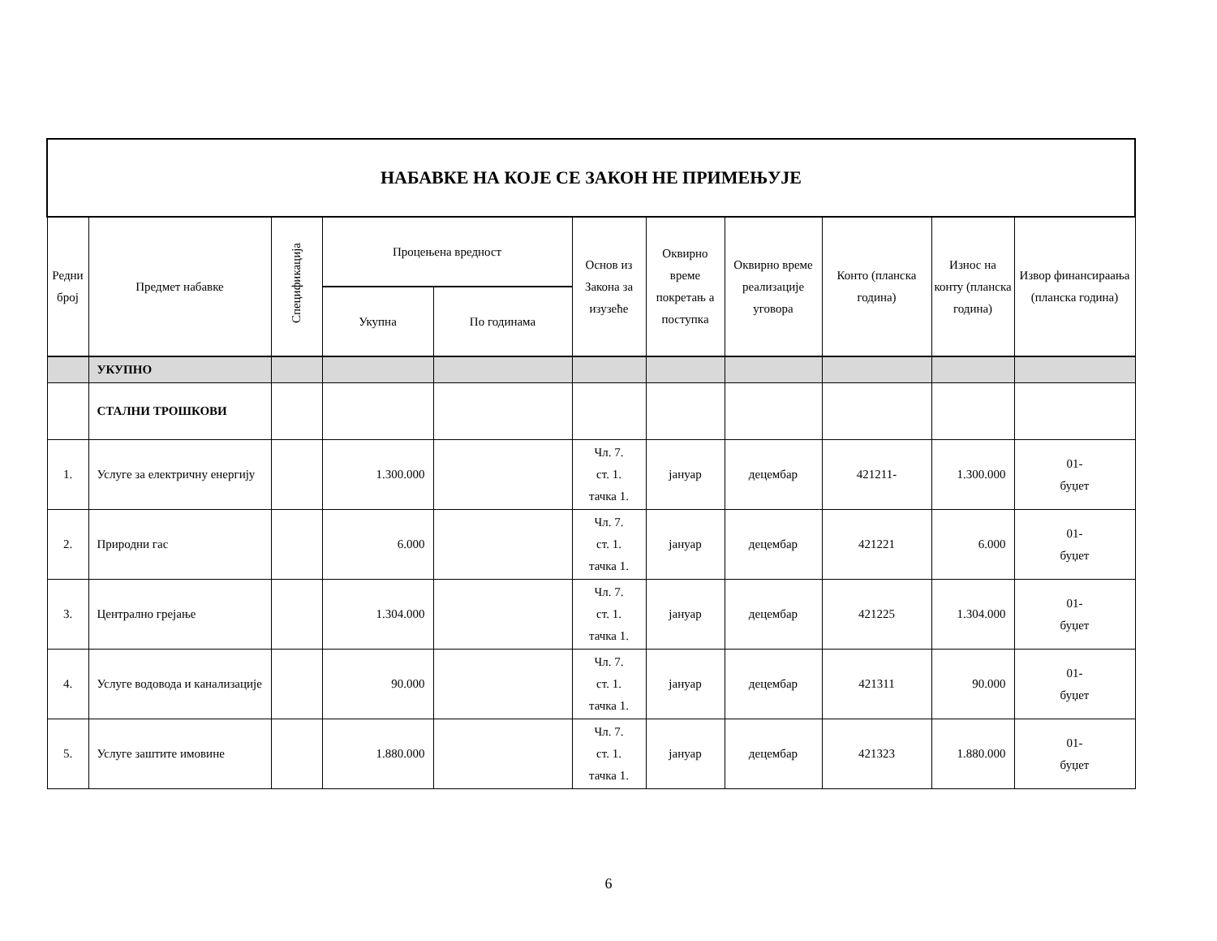| НАБАВКЕ НА КОЈЕ СЕ ЗАКОН НЕ ПРИМЕЊУЈЕ | | | | | | | | | | |
| --- | --- | --- | --- | --- | --- | --- | --- | --- | --- | --- |
| Редни број | Предмет набавке | Спецификација | Процењена вредност | | Основ из Закона за изузеће | Оквирно време покретањ а поступка | Оквирно време реализације уговора | Конто (планска година) | Износ на конту (планска година) | Извор финансираања (планска година) |
| | | | Укупна | По годинама | | | | | | |
| | УКУПНО | | | | | | | | | |
| | СТАЛНИ ТРОШКОВИ | | | | | | | | | |
| 1. | Услуге за електричну енергију | | 1.300.000 | | Чл. 7. ст. 1. тачка 1. | јануар | децембар | 421211- | 1.300.000 | 01- буџет |
| 2. | Природни гас | | 6.000 | | Чл. 7. ст. 1. тачка 1. | јануар | децембар | 421221 | 6.000 | 01- буџет |
| 3. | Централно грејање | | 1.304.000 | | Чл. 7. ст. 1. тачка 1. | јануар | децембар | 421225 | 1.304.000 | 01- буџет |
| 4. | Услуге водовода и канализације | | 90.000 | | Чл. 7. ст. 1. тачка 1. | јануар | децембар | 421311 | 90.000 | 01- буџет |
| 5. | Услуге заштите имовине | | 1.880.000 | | Чл. 7. ст. 1. тачка 1. | јануар | децембар | 421323 | 1.880.000 | 01- буџет |
6